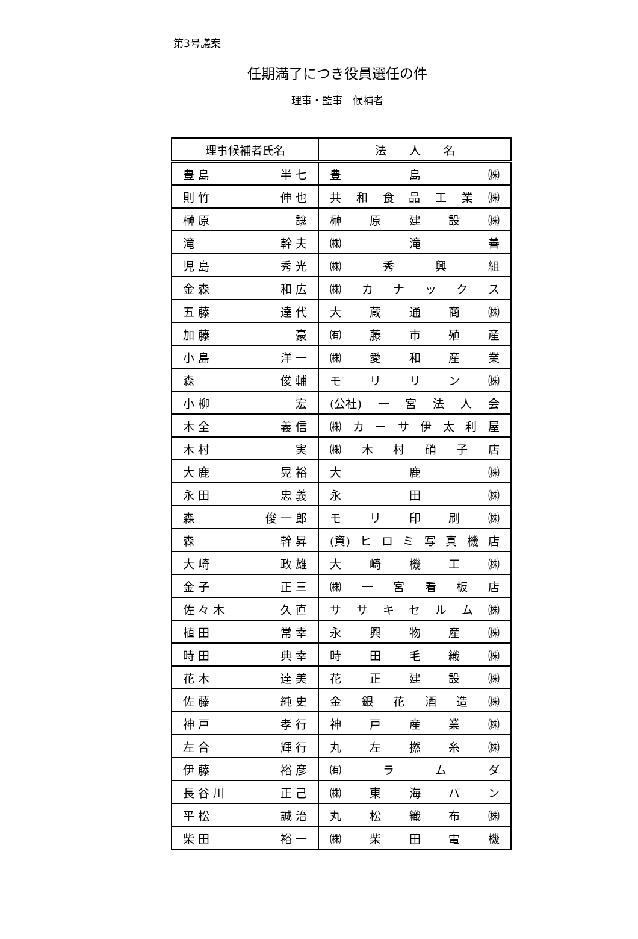第3号議案
任期満了につき役員選任の件
理事・監事　候補者
| 理事候補者氏名 | 法 人 名 |
| --- | --- |
| 豊 島 半 七 | 豊 島 ㈱ |
| 則 竹 伸 也 | 共 和 食 品 工 業 ㈱ |
| 榊 原 譲 | 榊 原 建 設 ㈱ |
| 滝 幹 夫 | ㈱ 滝 善 |
| 児 島 秀 光 | ㈱ 秀 興 組 |
| 金 森 和 広 | ㈱ カ ナ ッ ク ス |
| 五 藤 達 代 | 大 蔵 通 商 ㈱ |
| 加 藤 豪 | ㈲ 藤 市 殖 産 |
| 小 島 洋 一 | ㈱ 愛 和 産 業 |
| 森 俊 輔 | モ リ リ ン ㈱ |
| 小 柳 宏 | (公社) 一 宮 法 人 会 |
| 木 全 義 信 | ㈱ カ ー サ 伊 太 利 屋 |
| 木 村 実 | ㈱ 木 村 硝 子 店 |
| 大 鹿 晃 裕 | 大 鹿 ㈱ |
| 永 田 忠 義 | 永 田 ㈱ |
| 森 俊 一 郎 | モ リ 印 刷 ㈱ |
| 森 幹 昇 | (資) ヒ ロ ミ 写 真 機 店 |
| 大 崎 政 雄 | 大 崎 機 工 ㈱ |
| 金 子 正 三 | ㈱ 一 宮 看 板 店 |
| 佐 々 木 久 直 | サ サ キ セ ル ム ㈱ |
| 植 田 常 幸 | 永 興 物 産 ㈱ |
| 時 田 典 幸 | 時 田 毛 織 ㈱ |
| 花 木 達 美 | 花 正 建 設 ㈱ |
| 佐 藤 純 史 | 金 銀 花 酒 造 ㈱ |
| 神 戸 孝 行 | 神 戸 産 業 ㈱ |
| 左 合 輝 行 | 丸 左 撚 糸 ㈱ |
| 伊 藤 裕 彦 | ㈲ ラ ム ダ |
| 長 谷 川 正 己 | ㈱ 東 海 パ ン |
| 平 松 誠 治 | 丸 松 織 布 ㈱ |
| 柴 田 裕 一 | ㈱ 柴 田 電 機 |